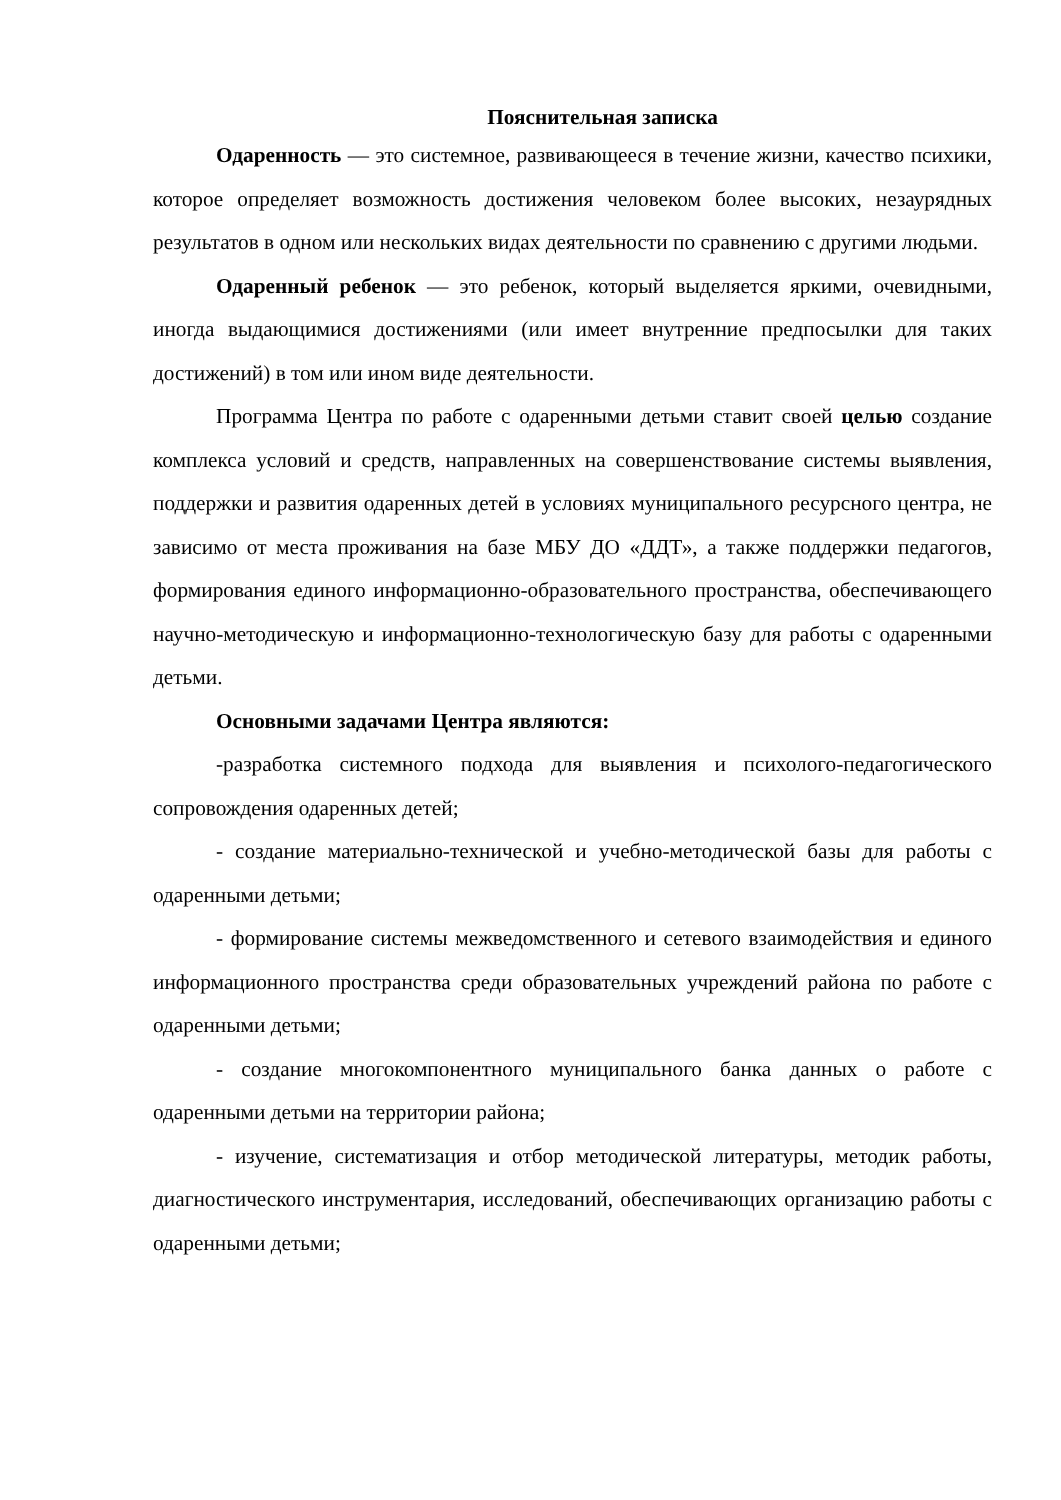Пояснительная записка
Одаренность — это системное, развивающееся в течение жизни, качество психики, которое определяет возможность достижения человеком более высоких, незаурядных результатов в одном или нескольких видах деятельности по сравнению с другими людьми.
Одаренный ребенок — это ребенок, который выделяется яркими, очевидными, иногда выдающимися достижениями (или имеет внутренние предпосылки для таких достижений) в том или ином виде деятельности.
Программа Центра по работе с одаренными детьми ставит своей целью создание комплекса условий и средств, направленных на совершенствование системы выявления, поддержки и развития одаренных детей в условиях муниципального ресурсного центра, не зависимо от места проживания на базе МБУ ДО «ДДТ», а также поддержки педагогов, формирования единого информационно-образовательного пространства, обеспечивающего научно-методическую и информационно-технологическую базу для работы с одаренными детьми.
Основными задачами Центра являются:
-разработка системного подхода для выявления и психолого-педагогического сопровождения одаренных детей;
- создание материально-технической и учебно-методической базы для работы с одаренными детьми;
- формирование системы межведомственного и сетевого взаимодействия и единого информационного пространства среди образовательных учреждений района по работе с одаренными детьми;
- создание многокомпонентного муниципального банка данных о работе с одаренными детьми на территории района;
- изучение, систематизация и отбор методической литературы, методик работы, диагностического инструментария, исследований, обеспечивающих организацию работы с одаренными детьми;